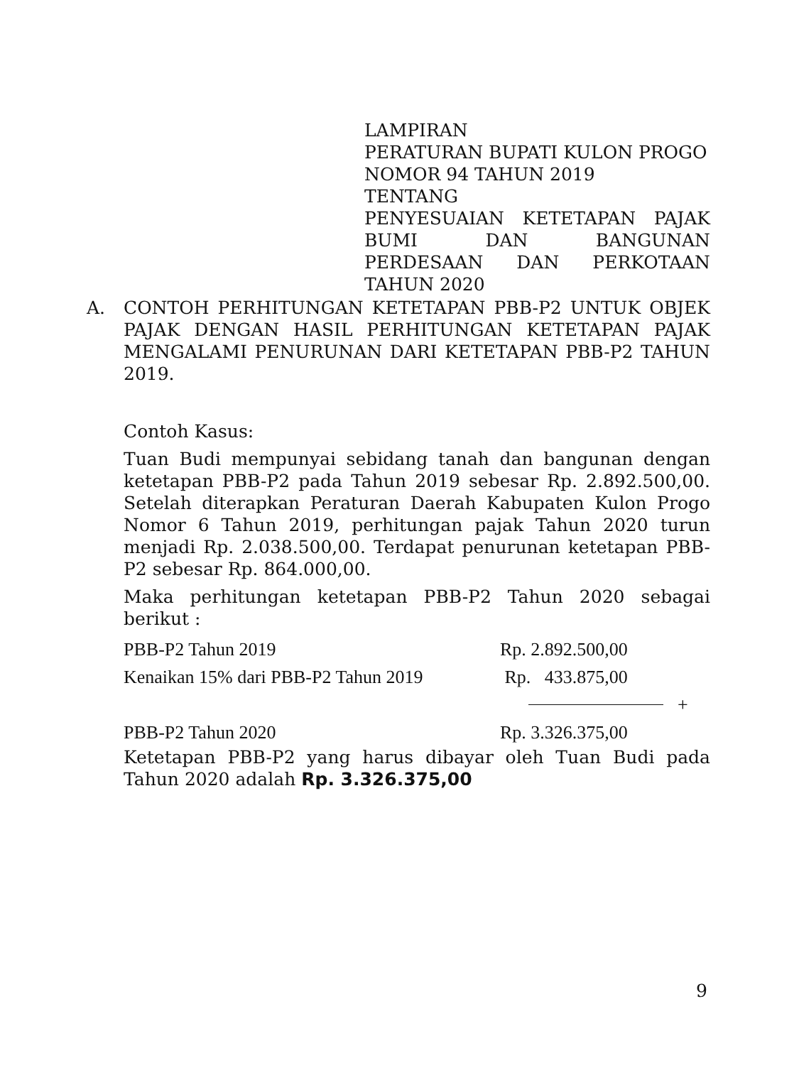LAMPIRAN
PERATURAN BUPATI KULON PROGO
NOMOR 94 TAHUN 2019
TENTANG
PENYESUAIAN KETETAPAN PAJAK BUMI DAN BANGUNAN PERDESAAN DAN PERKOTAAN TAHUN 2020
A. CONTOH PERHITUNGAN KETETAPAN PBB-P2 UNTUK OBJEK PAJAK DENGAN HASIL PERHITUNGAN KETETAPAN PAJAK MENGALAMI PENURUNAN DARI KETETAPAN PBB-P2 TAHUN 2019.
Contoh Kasus:
Tuan Budi mempunyai sebidang tanah dan bangunan dengan ketetapan PBB-P2 pada Tahun 2019 sebesar Rp. 2.892.500,00. Setelah diterapkan Peraturan Daerah Kabupaten Kulon Progo Nomor 6 Tahun 2019, perhitungan pajak Tahun 2020 turun menjadi Rp. 2.038.500,00. Terdapat penurunan ketetapan PBB-P2 sebesar Rp. 864.000,00.
Maka perhitungan ketetapan PBB-P2 Tahun 2020 sebagai berikut :
| PBB-P2 Tahun 2019 | Rp. 2.892.500,00 | |
| Kenaikan 15% dari PBB-P2 Tahun 2019 | Rp. 433.875,00 | |
| | | + |
| PBB-P2 Tahun 2020 | Rp. 3.326.375,00 | |
Ketetapan PBB-P2 yang harus dibayar oleh Tuan Budi pada Tahun 2020 adalah Rp. 3.326.375,00
9